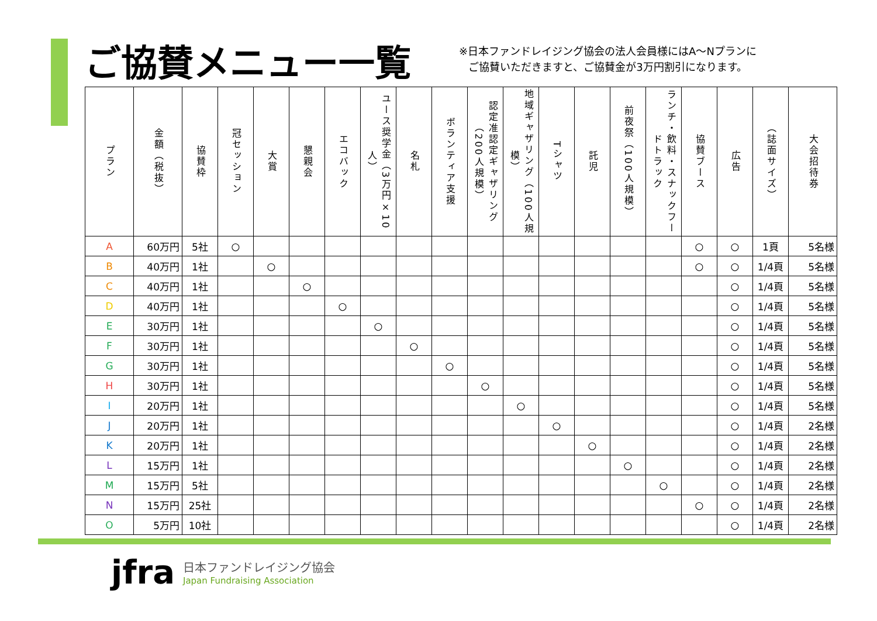ご協賛メニュー一覧
※日本ファンドレイジング協会の法人会員様にはA～Nプランに
ご協賛いただきますと、ご協賛金が3万円割引になります。
| プラン | 金額（税抜） | 協賛枠 | 冠セッション | 大賞 | 懇親会 | エコバック | ユース奨学金（3万円×10人） | 名札 | ボランティア支援 | 認定准認定ギャザリング（200人規模） | 地域ギャザリング（100人規模） | Tシャツ | 託児 | 前夜祭（100人規模） | ランチ・飲料・スナックフードトラック | 協賛ブース | 広告 | （誌面サイズ） | 大会招待券 |
| --- | --- | --- | --- | --- | --- | --- | --- | --- | --- | --- | --- | --- | --- | --- | --- | --- | --- | --- | --- |
| A | 60万円 | 5社 | ○ | | | | | | | | | | | | | ○ | ○ | 1頁 | 5名様 |
| B | 40万円 | 1社 | | ○ | | | | | | | | | | | | ○ | ○ | 1/4頁 | 5名様 |
| C | 40万円 | 1社 | | | ○ | | | | | | | | | | | | ○ | 1/4頁 | 5名様 |
| D | 40万円 | 1社 | | | | ○ | | | | | | | | | | | ○ | 1/4頁 | 5名様 |
| E | 30万円 | 1社 | | | | | ○ | | | | | | | | | | ○ | 1/4頁 | 5名様 |
| F | 30万円 | 1社 | | | | | | ○ | | | | | | | | | ○ | 1/4頁 | 5名様 |
| G | 30万円 | 1社 | | | | | | | ○ | | | | | | | | ○ | 1/4頁 | 5名様 |
| H | 30万円 | 1社 | | | | | | | | ○ | | | | | | | ○ | 1/4頁 | 5名様 |
| I | 20万円 | 1社 | | | | | | | | | ○ | | | | | | ○ | 1/4頁 | 5名様 |
| J | 20万円 | 1社 | | | | | | | | | | ○ | | | | | ○ | 1/4頁 | 2名様 |
| K | 20万円 | 1社 | | | | | | | | | | | ○ | | | | ○ | 1/4頁 | 2名様 |
| L | 15万円 | 1社 | | | | | | | | | | | | ○ | | | ○ | 1/4頁 | 2名様 |
| M | 15万円 | 5社 | | | | | | | | | | | | | ○ | | ○ | 1/4頁 | 2名様 |
| N | 15万円 | 25社 | | | | | | | | | | | | | | ○ | ○ | 1/4頁 | 2名様 |
| O | 5万円 | 10社 | | | | | | | | | | | | | | | ○ | 1/4頁 | 2名様 |
jfra
日本ファンドレイジング協会
Japan Fundraising Association